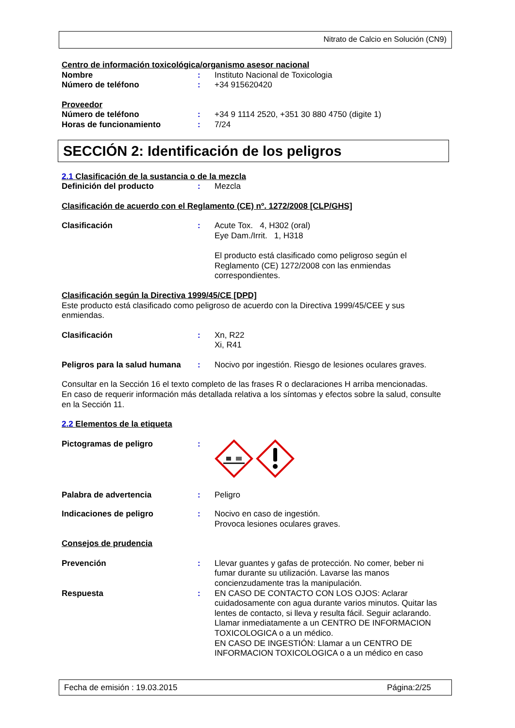Nitrato de Calcio en Solución (CN9)
Centro de información toxicológica/organismo asesor nacional
Nombre : Instituto Nacional de Toxicologia
Número de teléfono : +34 915620420
Proveedor
Número de teléfono : +34 9 1114 2520, +351 30 880 4750 (digite 1)
Horas de funcionamiento : 7/24
SECCIÓN 2: Identificación de los peligros
2.1 Clasificación de la sustancia o de la mezcla
Definición del producto : Mezcla
Clasificación de acuerdo con el Reglamento (CE) nº. 1272/2008 [CLP/GHS]
Clasificación : Acute Tox. 4, H302 (oral)
Eye Dam./Irrit. 1, H318
El producto está clasificado como peligroso según el Reglamento (CE) 1272/2008 con las enmiendas correspondientes.
Clasificación según la Directiva 1999/45/CE [DPD]
Este producto está clasificado como peligroso de acuerdo con la Directiva 1999/45/CEE y sus enmiendas.
Clasificación : Xn, R22
Xi, R41
Peligros para la salud humana
: Nocivo por ingestión. Riesgo de lesiones oculares graves.
Consultar en la Sección 16 el texto completo de las frases R o declaraciones H arriba mencionadas.
En caso de requerir información más detallada relativa a los síntomas y efectos sobre la salud, consulte en la Sección 11.
2.2 Elementos de la etiqueta
Pictogramas de peligro :
Palabra de advertencia : Peligro
Indicaciones de peligro : Nocivo en caso de ingestión.
Provoca lesiones oculares graves.
Consejos de prudencia
Prevención : Llevar guantes y gafas de protección. No comer, beber ni fumar durante su utilización. Lavarse las manos concienzudamente tras la manipulación.
Respuesta : EN CASO DE CONTACTO CON LOS OJOS: Aclarar cuidadosamente con agua durante varios minutos. Quitar las lentes de contacto, si lleva y resulta fácil. Seguir aclarando. Llamar inmediatamente a un CENTRO DE INFORMACION TOXICOLOGICA o a un médico.
EN CASO DE INGESTIÓN: Llamar a un CENTRO DE INFORMACION TOXICOLOGICA o a un médico en caso
Fecha de emisión : 19.03.2015 Página:2/25